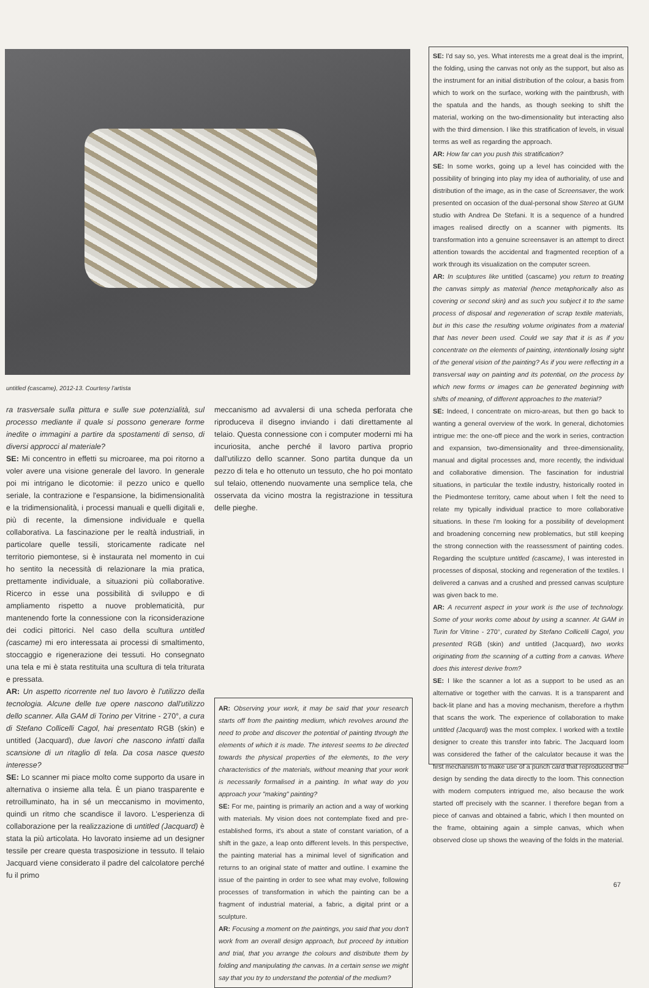untitled (cascame), 2012-13. Courtesy l'artista
ra trasversale sulla pittura e sulle sue potenzialità, sul processo mediante il quale si possono generare forme inedite o immagini a partire da spostamenti di senso, di diversi approcci al materiale?
SE: Mi concentro in effetti su microaree, ma poi ritorno a voler avere una visione generale del lavoro. In generale poi mi intrigano le dicotomie: il pezzo unico e quello seriale, la contrazione e l'espansione, la bidimensionalità e la tridimensionalità, i processi manuali e quelli digitali e, più di recente, la dimensione individuale e quella collaborativa. La fascinazione per le realtà industriali, in particolare quelle tessili, storicamente radicate nel territorio piemontese, si è instaurata nel momento in cui ho sentito la necessità di relazionare la mia pratica, prettamente individuale, a situazioni più collaborative. Ricerco in esse una possibilità di sviluppo e di ampliamento rispetto a nuove problematicità, pur mantenendo forte la connessione con la riconsiderazione dei codici pittorici. Nel caso della scultura untitled (cascame) mi ero interessata ai processi di smaltimento, stoccaggio e rigenerazione dei tessuti. Ho consegnato una tela e mi è stata restituita una scultura di tela triturata e pressata.
AR: Un aspetto ricorrente nel tuo lavoro è l'utilizzo della tecnologia. Alcune delle tue opere nascono dall'utilizzo dello scanner. Alla GAM di Torino per Vitrine - 270°, a cura di Stefano Collicelli Cagol, hai presentato RGB (skin) e untitled (Jacquard), due lavori che nascono infatti dalla scansione di un ritaglio di tela. Da cosa nasce questo interesse?
SE: Lo scanner mi piace molto come supporto da usare in alternativa o insieme alla tela. È un piano trasparente e retroilluminato, ha in sé un meccanismo in movimento, quindi un ritmo che scandisce il lavoro. L'esperienza di collaborazione per la realizzazione di untitled (Jacquard) è stata la più articolata. Ho lavorato insieme ad un designer tessile per creare questa trasposizione in tessuto. Il telaio Jacquard viene considerato il padre del calcolatore perché fu il primo
meccanismo ad avvalersi di una scheda perforata che riproduceva il disegno inviando i dati direttamente al telaio. Questa connessione con i computer moderni mi ha incuriosita, anche perché il lavoro partiva proprio dall'utilizzo dello scanner. Sono partita dunque da un pezzo di tela e ho ottenuto un tessuto, che ho poi montato sul telaio, ottenendo nuovamente una semplice tela, che osservata da vicino mostra la registrazione in tessitura delle pieghe.
AR: Observing your work, it may be said that your research starts off from the painting medium, which revolves around the need to probe and discover the potential of painting through the elements of which it is made. The interest seems to be directed towards the physical properties of the elements, to the very characteristics of the materials, without meaning that your work is necessarily formalised in a painting. In what way do you approach your "making" painting?
SE: For me, painting is primarily an action and a way of working with materials. My vision does not contemplate fixed and pre-established forms, it's about a state of constant variation, of a shift in the gaze, a leap onto different levels. In this perspective, the painting material has a minimal level of signification and returns to an original state of matter and outline. I examine the issue of the painting in order to see what may evolve, following processes of transformation in which the painting can be a fragment of industrial material, a fabric, a digital print or a sculpture.
AR: Focusing a moment on the paintings, you said that you don't work from an overall design approach, but proceed by intuition and trial, that you arrange the colours and distribute them by folding and manipulating the canvas. In a certain sense we might say that you try to understand the potential of the medium?
SE: I'd say so, yes. What interests me a great deal is the imprint, the folding, using the canvas not only as the support, but also as the instrument for an initial distribution of the colour, a basis from which to work on the surface, working with the paintbrush, with the spatula and the hands, as though seeking to shift the material, working on the two-dimensionality but interacting also with the third dimension. I like this stratification of levels, in visual terms as well as regarding the approach.
AR: How far can you push this stratification?
SE: In some works, going up a level has coincided with the possibility of bringing into play my idea of authoriality, of use and distribution of the image, as in the case of Screensaver, the work presented on occasion of the dual-personal show Stereo at GUM studio with Andrea De Stefani. It is a sequence of a hundred images realised directly on a scanner with pigments. Its transformation into a genuine screensaver is an attempt to direct attention towards the accidental and fragmented reception of a work through its visualization on the computer screen.
AR: In sculptures like untitled (cascame) you return to treating the canvas simply as material (hence metaphorically also as covering or second skin) and as such you subject it to the same process of disposal and regeneration of scrap textile materials, but in this case the resulting volume originates from a material that has never been used. Could we say that it is as if you concentrate on the elements of painting, intentionally losing sight of the general vision of the painting? As if you were reflecting in a transversal way on painting and its potential, on the process by which new forms or images can be generated beginning with shifts of meaning, of different approaches to the material?
SE: Indeed, I concentrate on micro-areas, but then go back to wanting a general overview of the work. In general, dichotomies intrigue me: the one-off piece and the work in series, contraction and expansion, two-dimensionality and three-dimensionality, manual and digital processes and, more recently, the individual and collaborative dimension. The fascination for industrial situations, in particular the textile industry, historically rooted in the Piedmontese territory, came about when I felt the need to relate my typically individual practice to more collaborative situations. In these I'm looking for a possibility of development and broadening concerning new problematics, but still keeping the strong connection with the reassessment of painting codes. Regarding the sculpture untitled (cascame), I was interested in processes of disposal, stocking and regeneration of the textiles. I delivered a canvas and a crushed and pressed canvas sculpture was given back to me.
AR: A recurrent aspect in your work is the use of technology. Some of your works come about by using a scanner. At GAM in Turin for Vitrine - 270°, curated by Stefano Collicelli Cagol, you presented RGB (skin) and untitled (Jacquard), two works originating from the scanning of a cutting from a canvas. Where does this interest derive from?
SE: I like the scanner a lot as a support to be used as an alternative or together with the canvas. It is a transparent and back-lit plane and has a moving mechanism, therefore a rhythm that scans the work. The experience of collaboration to make untitled (Jacquard) was the most complex. I worked with a textile designer to create this transfer into fabric. The Jacquard loom was considered the father of the calculator because it was the first mechanism to make use of a punch card that reproduced the design by sending the data directly to the loom. This connection with modern computers intrigued me, also because the work started off precisely with the scanner. I therefore began from a piece of canvas and obtained a fabric, which I then mounted on the frame, obtaining again a simple canvas, which when observed close up shows the weaving of the folds in the material.
67